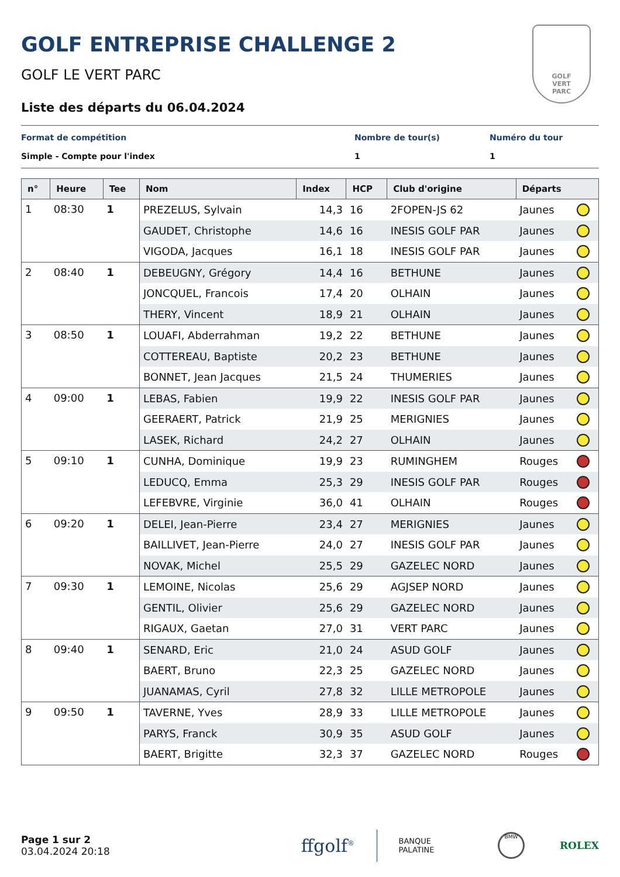GOLF
VERT
PARC
GOLF ENTREPRISE CHALLENGE 2
GOLF LE VERT PARC
Liste des départs du 06.04.2024
Format de compétition
Simple - Compte pour l'index
Nombre de tour(s)
1
Numéro du tour
1
| n° | Heure | Tee | Nom | Index | HCP | Club d'origine | Départs | |
| --- | --- | --- | --- | --- | --- | --- | --- | --- |
| 1 | 08:30 | 1 | PREZELUS, Sylvain | 14,3 | 16 | 2FOPEN-JS 62 | Jaunes | |
| | | | GAUDET, Christophe | 14,6 | 16 | INESIS GOLF PAR | Jaunes | |
| | | | VIGODA, Jacques | 16,1 | 18 | INESIS GOLF PAR | Jaunes | |
| 2 | 08:40 | 1 | DEBEUGNY, Grégory | 14,4 | 16 | BETHUNE | Jaunes | |
| | | | JONCQUEL, Francois | 17,4 | 20 | OLHAIN | Jaunes | |
| | | | THERY, Vincent | 18,9 | 21 | OLHAIN | Jaunes | |
| 3 | 08:50 | 1 | LOUAFI, Abderrahman | 19,2 | 22 | BETHUNE | Jaunes | |
| | | | COTTEREAU, Baptiste | 20,2 | 23 | BETHUNE | Jaunes | |
| | | | BONNET, Jean Jacques | 21,5 | 24 | THUMERIES | Jaunes | |
| 4 | 09:00 | 1 | LEBAS, Fabien | 19,9 | 22 | INESIS GOLF PAR | Jaunes | |
| | | | GEERAERT, Patrick | 21,9 | 25 | MERIGNIES | Jaunes | |
| | | | LASEK, Richard | 24,2 | 27 | OLHAIN | Jaunes | |
| 5 | 09:10 | 1 | CUNHA, Dominique | 19,9 | 23 | RUMINGHEM | Rouges | |
| | | | LEDUCQ, Emma | 25,3 | 29 | INESIS GOLF PAR | Rouges | |
| | | | LEFEBVRE, Virginie | 36,0 | 41 | OLHAIN | Rouges | |
| 6 | 09:20 | 1 | DELEI, Jean-Pierre | 23,4 | 27 | MERIGNIES | Jaunes | |
| | | | BAILLIVET, Jean-Pierre | 24,0 | 27 | INESIS GOLF PAR | Jaunes | |
| | | | NOVAK, Michel | 25,5 | 29 | GAZELEC NORD | Jaunes | |
| 7 | 09:30 | 1 | LEMOINE, Nicolas | 25,6 | 29 | AGJSEP NORD | Jaunes | |
| | | | GENTIL, Olivier | 25,6 | 29 | GAZELEC NORD | Jaunes | |
| | | | RIGAUX, Gaetan | 27,0 | 31 | VERT PARC | Jaunes | |
| 8 | 09:40 | 1 | SENARD, Eric | 21,0 | 24 | ASUD GOLF | Jaunes | |
| | | | BAERT, Bruno | 22,3 | 25 | GAZELEC NORD | Jaunes | |
| | | | JUANAMAS, Cyril | 27,8 | 32 | LILLE METROPOLE | Jaunes | |
| 9 | 09:50 | 1 | TAVERNE, Yves | 28,9 | 33 | LILLE METROPOLE | Jaunes | |
| | | | PARYS, Franck | 30,9 | 35 | ASUD GOLF | Jaunes | |
| | | | BAERT, Brigitte | 32,3 | 37 | GAZELEC NORD | Rouges | |
Page 1 sur 2
03.04.2024 20:18
ffgolf<sup>®</sup>
BANQUE
PALATINE
BMW
ROLEX